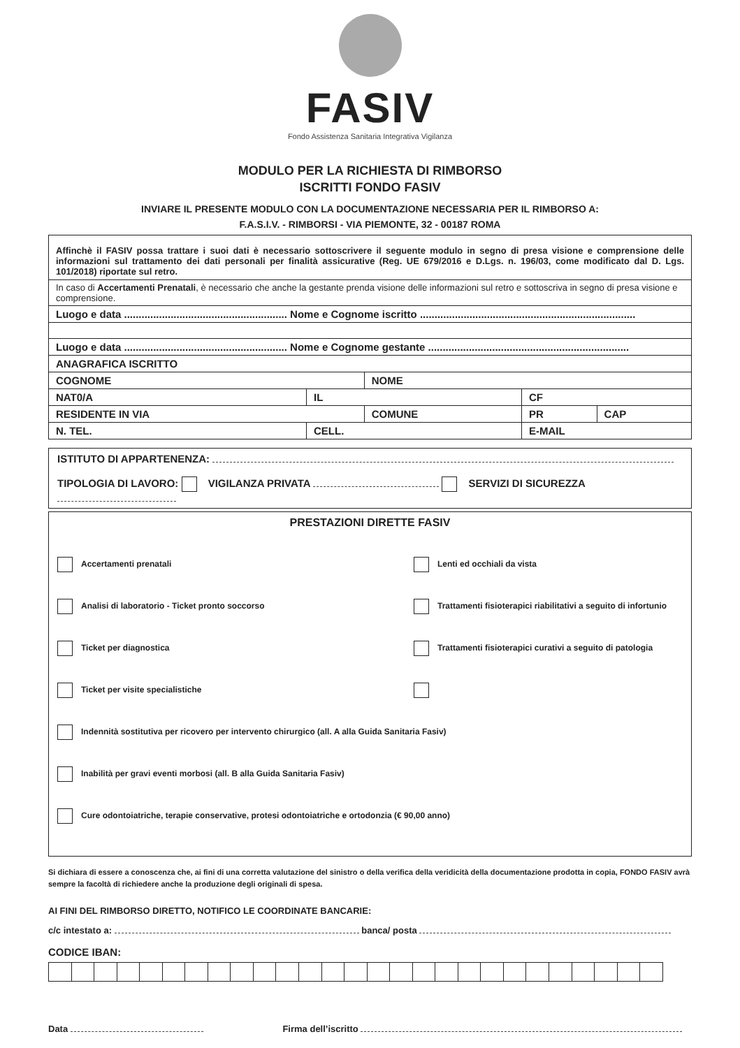FASIV
Fondo Assistenza Sanitaria Integrativa Vigilanza
MODULO PER LA RICHIESTA DI RIMBORSO
ISCRITTI FONDO FASIV
INVIARE IL PRESENTE MODULO CON LA DOCUMENTAZIONE NECESSARIA PER IL RIMBORSO A:
F.A.S.I.V. - RIMBORSI - VIA PIEMONTE, 32 - 00187 ROMA
| Affinchè il FASIV possa trattare i suoi dati è necessario sottoscrivere il seguente modulo in segno di presa visione e comprensione delle informazioni sul trattamento dei dati personali per finalità assicurative (Reg. UE 679/2016 e D.Lgs. n. 196/03, come modificato dal D. Lgs. 101/2018) riportate sul retro. | | | | | |
| In caso di Accertamenti Prenatali , è necessario che anche la gestante prenda visione delle informazioni sul retro e sottoscriva in segno di presa visione e comprensione. | | | | | |
| Luogo e data ........................................................ Nome e Cognome iscritto .......................................................................... | | | | | |
| Luogo e data ........................................................ Nome e Cognome gestante ..................................................................... | | | | | |
| ANAGRAFICA ISCRITTO | | | | | |
| COGNOME | | NOME | | | |
| NAT0/A | IL | | CF | | |
| RESIDENTE IN VIA | | COMUNE | | PR | CAP |
| N. TEL. | CELL. | | E-MAIL | | |
ISTITUTO DI APPARTENENZA:
TIPOLOGIA DI LAVORO: VIGILANZA PRIVATA SERVIZI DI SICUREZZA
PRESTAZIONI DIRETTE FASIV
Accertamenti prenatali
Lenti ed occhiali da vista
Analisi di laboratorio - Ticket pronto soccorso
Trattamenti fisioterapici riabilitativi a seguito di infortunio
Ticket per diagnostica
Trattamenti fisioterapici curativi a seguito di patologia
Ticket per visite specialistiche
Indennità sostitutiva per ricovero per intervento chirurgico (all. A alla Guida Sanitaria Fasiv)
Inabilità per gravi eventi morbosi (all. B alla Guida Sanitaria Fasiv)
Cure odontoiatriche, terapie conservative, protesi odontoiatriche e ortodonzia (€ 90,00 anno)
Si dichiara di essere a conoscenza che, ai fini di una corretta valutazione del sinistro o della verifica della veridicità della documentazione prodotta in copia, FONDO FASIV avrà sempre la facoltà di richiedere anche la produzione degli originali di spesa.
AI FINI DEL RIMBORSO DIRETTO, NOTIFICO LE COORDINATE BANCARIE:
c/c intestato a: banca/ posta
CODICE IBAN:
Data Firma dell’iscritto